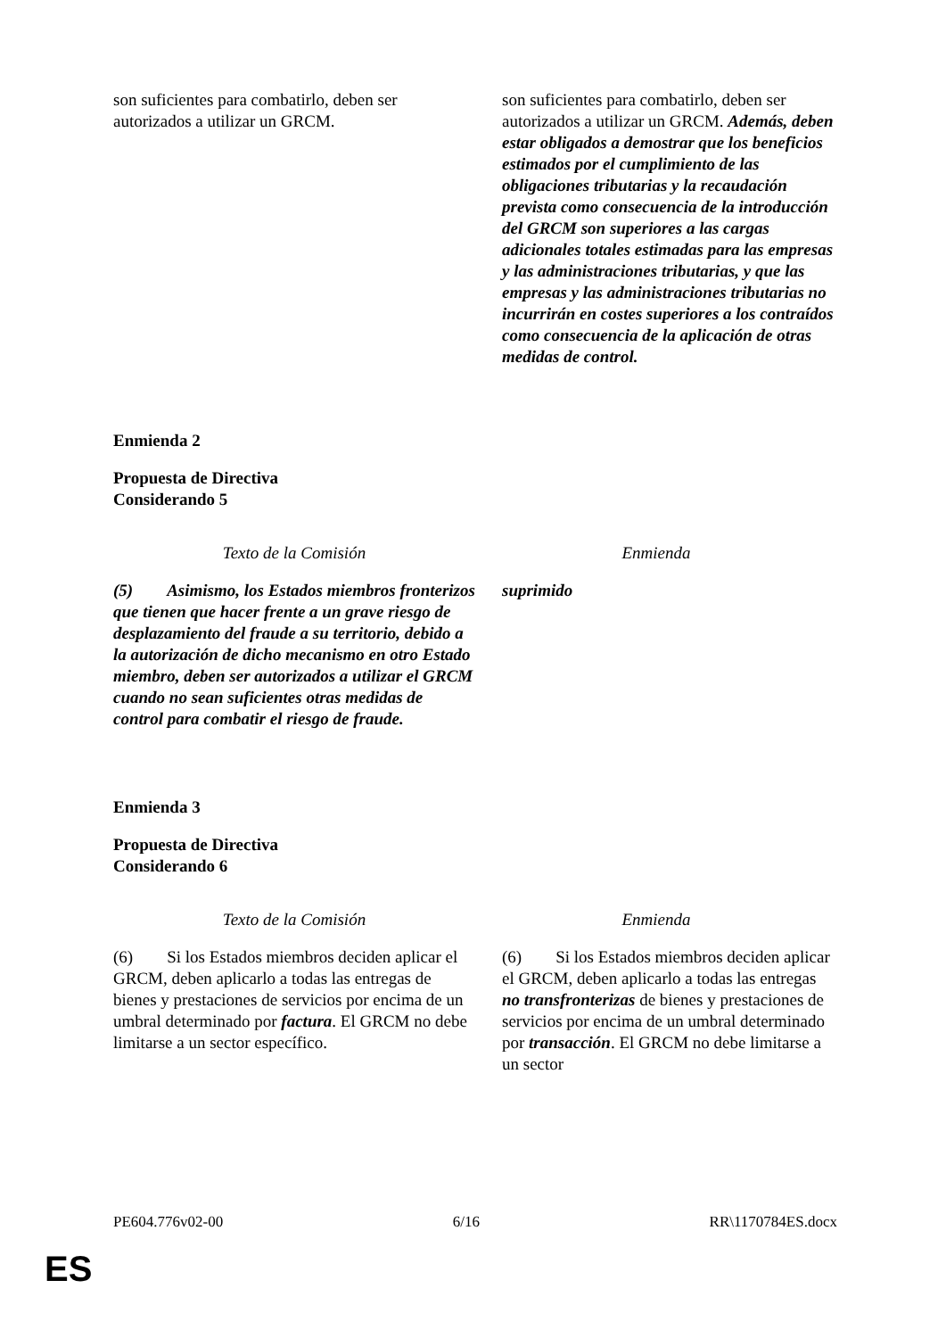| son suficientes para combatirlo, deben ser autorizados a utilizar un GRCM. | son suficientes para combatirlo, deben ser autorizados a utilizar un GRCM. Además, deben estar obligados a demostrar que los beneficios estimados por el cumplimiento de las obligaciones tributarias y la recaudación prevista como consecuencia de la introducción del GRCM son superiores a las cargas adicionales totales estimadas para las empresas y las administraciones tributarias, y que las empresas y las administraciones tributarias no incurrirán en costes superiores a los contraídos como consecuencia de la aplicación de otras medidas de control. |
Enmienda 2
Propuesta de Directiva
Considerando 5
| Texto de la Comisión | Enmienda |
| --- | --- |
| (5) Asimismo, los Estados miembros fronterizos que tienen que hacer frente a un grave riesgo de desplazamiento del fraude a su territorio, debido a la autorización de dicho mecanismo en otro Estado miembro, deben ser autorizados a utilizar el GRCM cuando no sean suficientes otras medidas de control para combatir el riesgo de fraude. | suprimido |
Enmienda 3
Propuesta de Directiva
Considerando 6
| Texto de la Comisión | Enmienda |
| --- | --- |
| (6) Si los Estados miembros deciden aplicar el GRCM, deben aplicarlo a todas las entregas de bienes y prestaciones de servicios por encima de un umbral determinado por factura . El GRCM no debe limitarse a un sector específico. | (6) Si los Estados miembros deciden aplicar el GRCM, deben aplicarlo a todas las entregas no transfronterizas de bienes y prestaciones de servicios por encima de un umbral determinado por transacción . El GRCM no debe limitarse a un sector |
PE604.776v02-00 6/16 RR\1170784ES.docx
ES